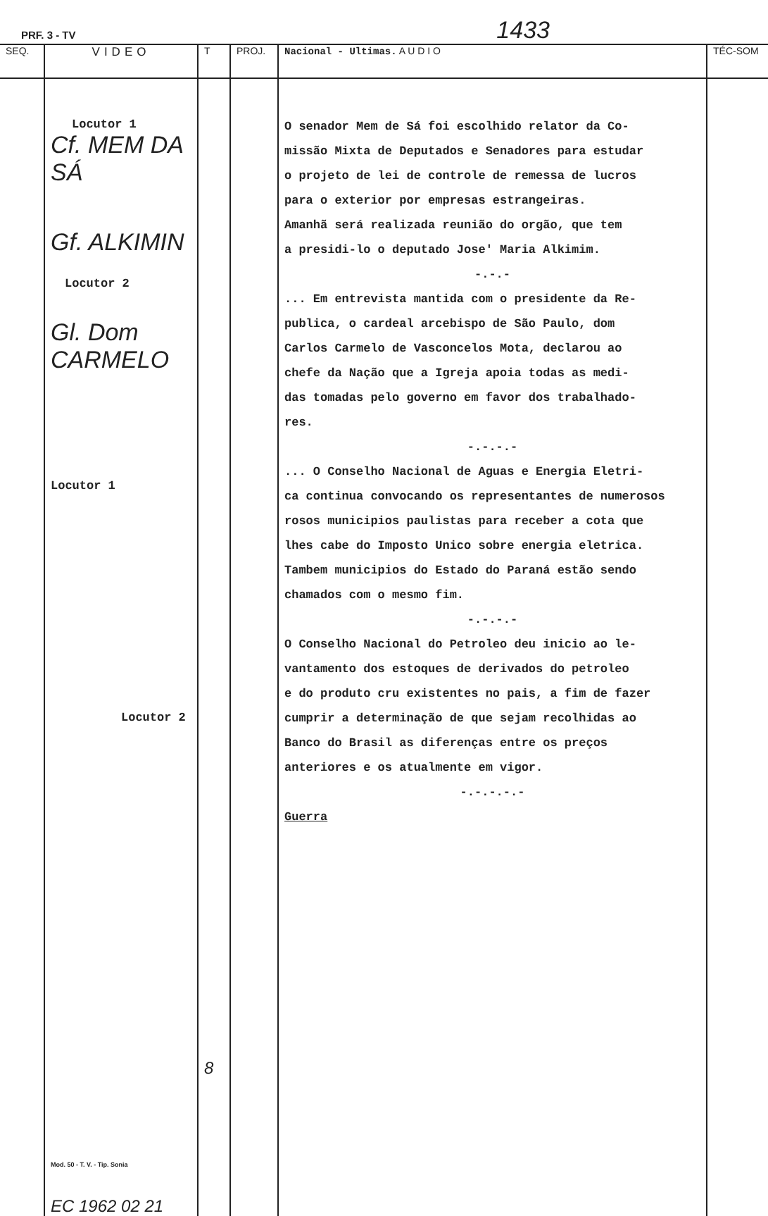PRF. 3 - TV 1433
| SEQ. | VIDEO | T | PROJ. | Nacional - Ultimas. A U D I O | TÉC-SOM |
| --- | --- | --- | --- | --- | --- |
| | Locutor 1 Cf. MEM DA SÁ Gf. ALKIMIN Locutor 2 Gl. Dom CARMELO Locutor 1 Locutor 2 Mod. 50 - T. V. - Tip. Sonia EC 1962 02 21 | 8 | | O senador Mem de Sá foi escolhido relator da Co- missão Mixta de Deputados e Senadores para estudar o projeto de lei de controle de remessa de lucros para o exterior por empresas estrangeiras. Amanhã será realizada reunião do orgão, que tem a presidi-lo o deputado Jose' Maria Alkimim. -.-.- ... Em entrevista mantida com o presidente da Re- publica, o cardeal arcebispo de São Paulo, dom Carlos Carmelo de Vasconcelos Mota, declarou ao chefe da Nação que a Igreja apoia todas as medi- das tomadas pelo governo em favor dos trabalhado- res. -.-.-.- ... O Conselho Nacional de Aguas e Energia Eletri- ca continua convocando os representantes de numerosos rosos municipios paulistas para receber a cota que lhes cabe do Imposto Unico sobre energia eletrica. Tambem municipios do Estado do Paraná estão sendo chamados com o mesmo fim. -.-.-.- O Conselho Nacional do Petroleo deu inicio ao le- vantamento dos estoques de derivados do petroleo e do produto cru existentes no pais, a fim de fazer cumprir a determinação de que sejam recolhidas ao Banco do Brasil as diferenças entre os preços anteriores e os atualmente em vigor. -.-.-.-.- Guerra | |